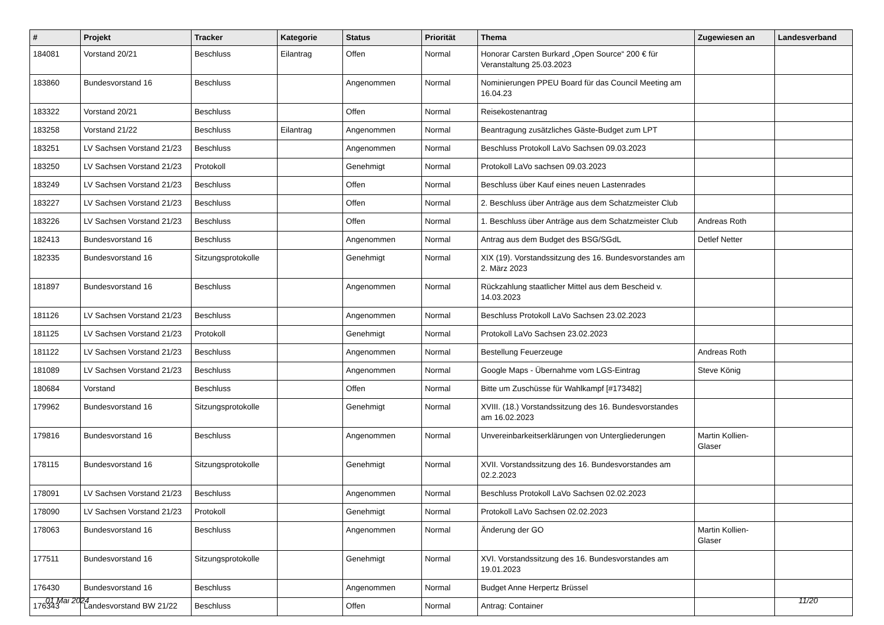| # | Projekt | Tracker | Kategorie | Status | Priorität | Thema | Zugewiesen an | Landesverband |
| --- | --- | --- | --- | --- | --- | --- | --- | --- |
| 184081 | Vorstand 20/21 | Beschluss | Eilantrag | Offen | Normal | Honorar Carsten Burkard „Open Source“ 200 € für Veranstaltung 25.03.2023 | | |
| 183860 | Bundesvorstand 16 | Beschluss | | Angenommen | Normal | Nominierungen PPEU Board für das Council Meeting am 16.04.23 | | |
| 183322 | Vorstand 20/21 | Beschluss | | Offen | Normal | Reisekostenantrag | | |
| 183258 | Vorstand 21/22 | Beschluss | Eilantrag | Angenommen | Normal | Beantragung zusätzliches Gäste-Budget zum LPT | | |
| 183251 | LV Sachsen Vorstand 21/23 | Beschluss | | Angenommen | Normal | Beschluss Protokoll LaVo Sachsen 09.03.2023 | | |
| 183250 | LV Sachsen Vorstand 21/23 | Protokoll | | Genehmigt | Normal | Protokoll LaVo sachsen 09.03.2023 | | |
| 183249 | LV Sachsen Vorstand 21/23 | Beschluss | | Offen | Normal | Beschluss über Kauf eines neuen Lastenrades | | |
| 183227 | LV Sachsen Vorstand 21/23 | Beschluss | | Offen | Normal | 2. Beschluss über Anträge aus dem Schatzmeister Club | | |
| 183226 | LV Sachsen Vorstand 21/23 | Beschluss | | Offen | Normal | 1. Beschluss über Anträge aus dem Schatzmeister Club | Andreas Roth | |
| 182413 | Bundesvorstand 16 | Beschluss | | Angenommen | Normal | Antrag aus dem Budget des BSG/SGdL | Detlef Netter | |
| 182335 | Bundesvorstand 16 | Sitzungsprotokolle | | Genehmigt | Normal | XIX (19). Vorstandssitzung des 16. Bundesvorstandes am 2. März 2023 | | |
| 181897 | Bundesvorstand 16 | Beschluss | | Angenommen | Normal | Rückzahlung staatlicher Mittel aus dem Bescheid v. 14.03.2023 | | |
| 181126 | LV Sachsen Vorstand 21/23 | Beschluss | | Angenommen | Normal | Beschluss Protokoll LaVo Sachsen 23.02.2023 | | |
| 181125 | LV Sachsen Vorstand 21/23 | Protokoll | | Genehmigt | Normal | Protokoll LaVo Sachsen 23.02.2023 | | |
| 181122 | LV Sachsen Vorstand 21/23 | Beschluss | | Angenommen | Normal | Bestellung Feuerzeuge | Andreas Roth | |
| 181089 | LV Sachsen Vorstand 21/23 | Beschluss | | Angenommen | Normal | Google Maps - Übernahme vom LGS-Eintrag | Steve König | |
| 180684 | Vorstand | Beschluss | | Offen | Normal | Bitte um Zuschüsse für Wahlkampf [#173482] | | |
| 179962 | Bundesvorstand 16 | Sitzungsprotokolle | | Genehmigt | Normal | XVIII. (18.) Vorstandssitzung des 16. Bundesvorstandes am 16.02.2023 | | |
| 179816 | Bundesvorstand 16 | Beschluss | | Angenommen | Normal | Unvereinbarkeitserklärungen von Untergliederungen | Martin Kollien-Glaser | |
| 178115 | Bundesvorstand 16 | Sitzungsprotokolle | | Genehmigt | Normal | XVII. Vorstandssitzung des 16. Bundesvorstandes am 02.2.2023 | | |
| 178091 | LV Sachsen Vorstand 21/23 | Beschluss | | Angenommen | Normal | Beschluss Protokoll LaVo Sachsen 02.02.2023 | | |
| 178090 | LV Sachsen Vorstand 21/23 | Protokoll | | Genehmigt | Normal | Protokoll LaVo Sachsen 02.02.2023 | | |
| 178063 | Bundesvorstand 16 | Beschluss | | Angenommen | Normal | Änderung der GO | Martin Kollien-Glaser | |
| 177511 | Bundesvorstand 16 | Sitzungsprotokolle | | Genehmigt | Normal | XVI. Vorstandssitzung des 16. Bundesvorstandes am 19.01.2023 | | |
| 176430 | Bundesvorstand 16 | Beschluss | | Angenommen | Normal | Budget Anne Herpertz Brüssel | | |
| 176343 | Landesvorstand BW 21/22 | Beschluss | | Offen | Normal | Antrag: Container | | |
01 Mai 2024 11/20